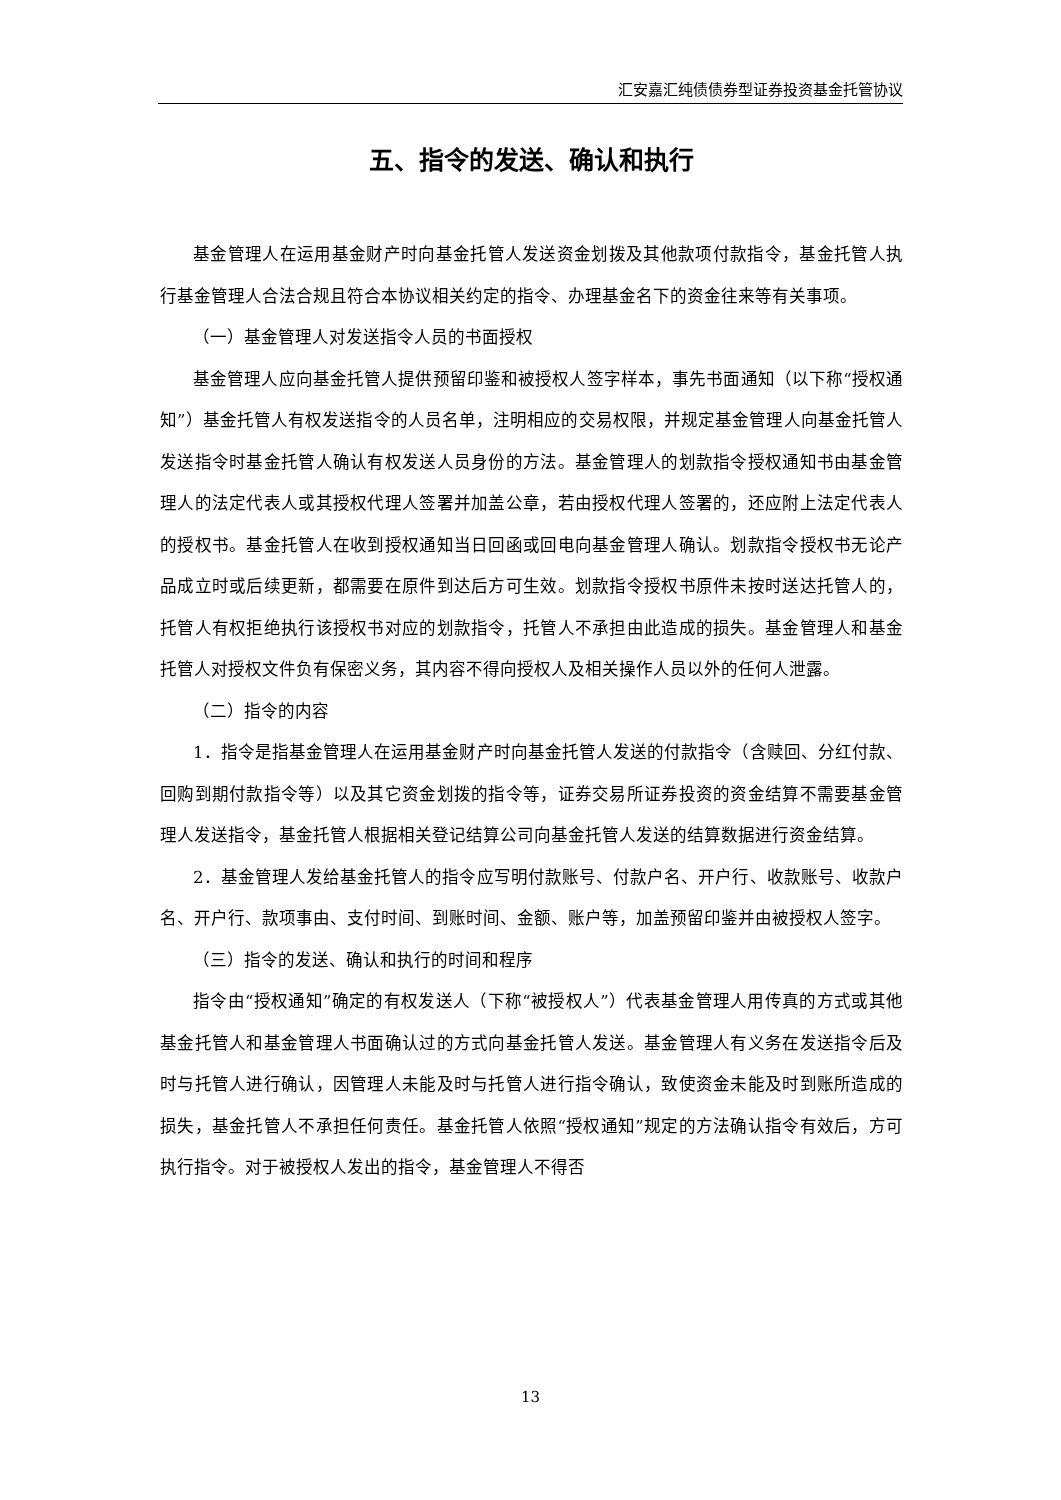汇安嘉汇纯债债券型证券投资基金托管协议
五、指令的发送、确认和执行
基金管理人在运用基金财产时向基金托管人发送资金划拨及其他款项付款指令，基金托管人执行基金管理人合法合规且符合本协议相关约定的指令、办理基金名下的资金往来等有关事项。
（一）基金管理人对发送指令人员的书面授权
基金管理人应向基金托管人提供预留印鉴和被授权人签字样本，事先书面通知（以下称“授权通知”）基金托管人有权发送指令的人员名单，注明相应的交易权限，并规定基金管理人向基金托管人发送指令时基金托管人确认有权发送人员身份的方法。基金管理人的划款指令授权通知书由基金管理人的法定代表人或其授权代理人签署并加盖公章，若由授权代理人签署的，还应附上法定代表人的授权书。基金托管人在收到授权通知当日回函或回电向基金管理人确认。划款指令授权书无论产品成立时或后续更新，都需要在原件到达后方可生效。划款指令授权书原件未按时送达托管人的，托管人有权拒绝执行该授权书对应的划款指令，托管人不承担由此造成的损失。基金管理人和基金托管人对授权文件负有保密义务，其内容不得向授权人及相关操作人员以外的任何人泄露。
（二）指令的内容
1．指令是指基金管理人在运用基金财产时向基金托管人发送的付款指令（含赎回、分红付款、回购到期付款指令等）以及其它资金划拨的指令等，证券交易所证券投资的资金结算不需要基金管理人发送指令，基金托管人根据相关登记结算公司向基金托管人发送的结算数据进行资金结算。
2．基金管理人发给基金托管人的指令应写明付款账号、付款户名、开户行、收款账号、收款户名、开户行、款项事由、支付时间、到账时间、金额、账户等，加盖预留印鉴并由被授权人签字。
（三）指令的发送、确认和执行的时间和程序
指令由“授权通知”确定的有权发送人（下称“被授权人”）代表基金管理人用传真的方式或其他基金托管人和基金管理人书面确认过的方式向基金托管人发送。基金管理人有义务在发送指令后及时与托管人进行确认，因管理人未能及时与托管人进行指令确认，致使资金未能及时到账所造成的损失，基金托管人不承担任何责任。基金托管人依照“授权通知”规定的方法确认指令有效后，方可执行指令。对于被授权人发出的指令，基金管理人不得否
13